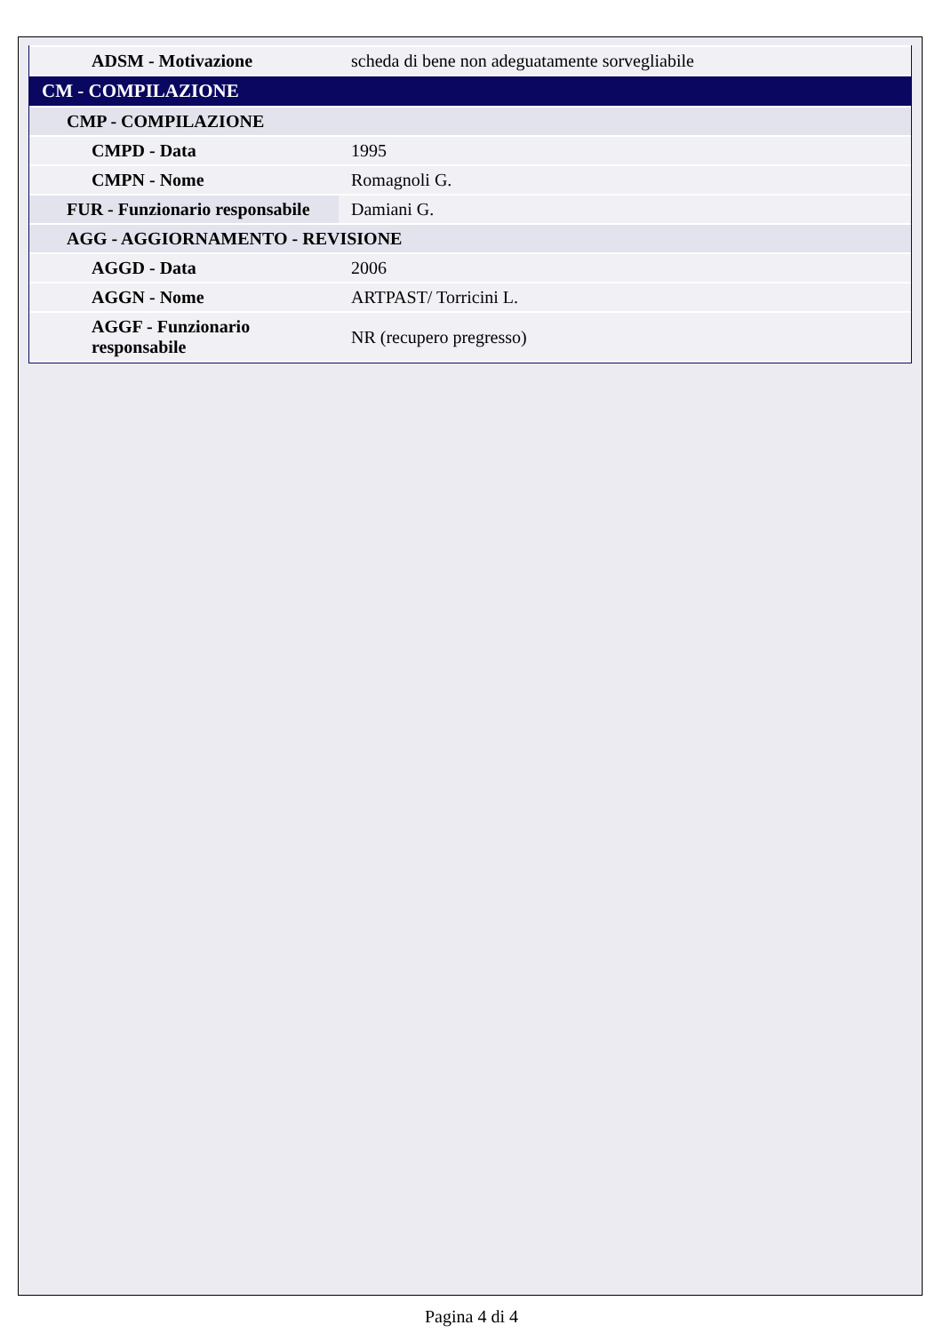| ADSM - Motivazione | scheda di bene non adeguatamente sorvegliabile |
| CM - COMPILAZIONE | |
| CMP - COMPILAZIONE | |
| CMPD - Data | 1995 |
| CMPN - Nome | Romagnoli G. |
| FUR - Funzionario responsabile | Damiani G. |
| AGG - AGGIORNAMENTO - REVISIONE | |
| AGGD - Data | 2006 |
| AGGN - Nome | ARTPAST/ Torricini L. |
| AGGF - Funzionario responsabile | NR (recupero pregresso) |
Pagina 4 di 4